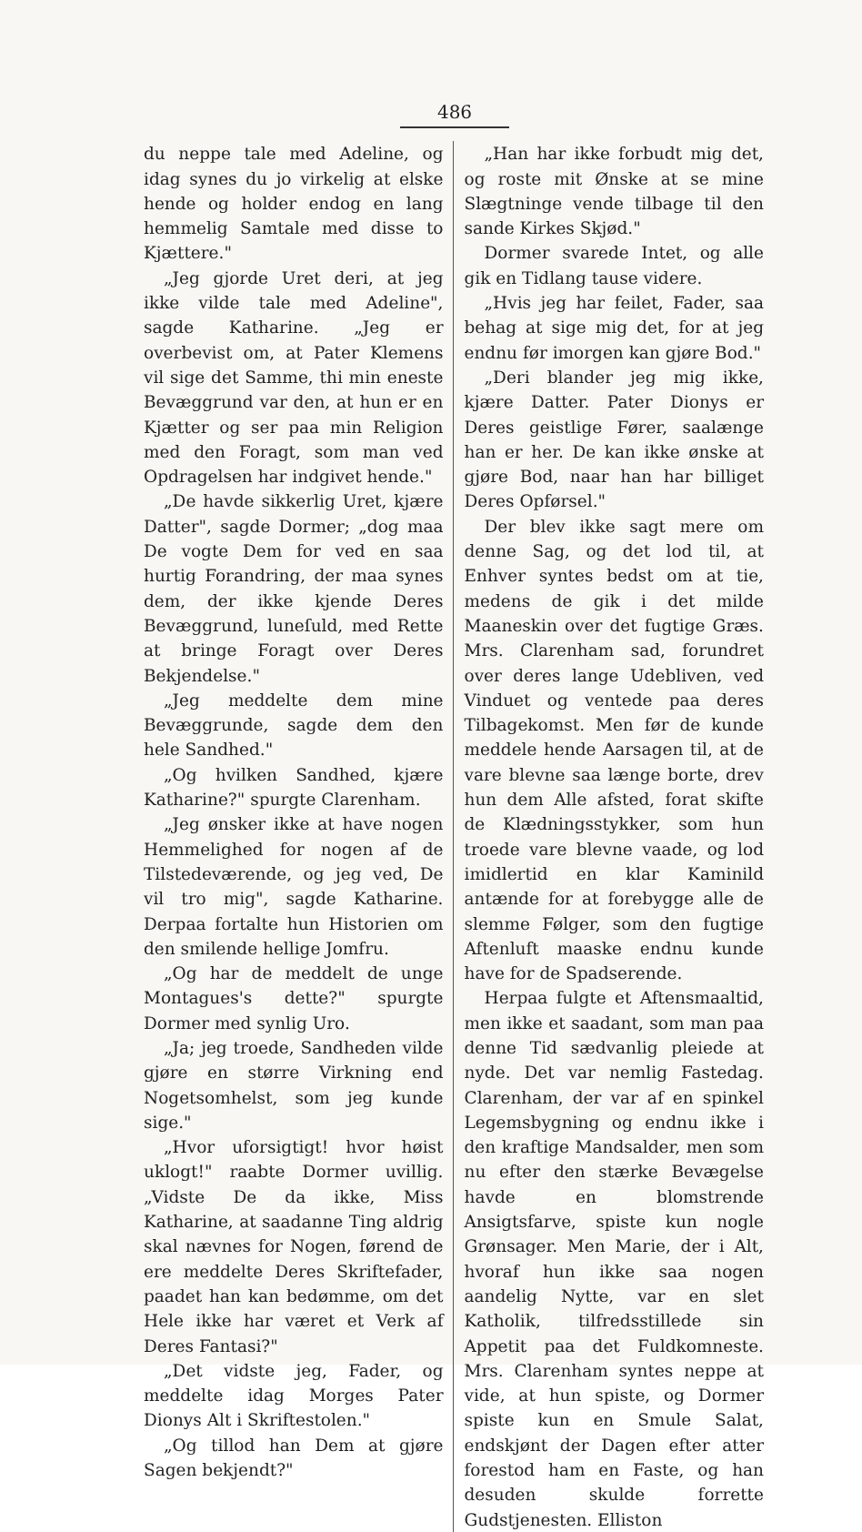486
du neppe tale med Adeline, og idag synes du jo virkelig at elske hende og holder endog en lang hemmelig Samtale med disse to Kjættere."
„Jeg gjorde Uret deri, at jeg ikke vilde tale med Adeline", sagde Katharine. „Jeg er overbevist om, at Pater Klemens vil sige det Samme, thi min eneste Bevæggrund var den, at hun er en Kjætter og ser paa min Religion med den Foragt, som man ved Opdragelsen har indgivet hende."
„De havde sikkerlig Uret, kjære Datter", sagde Dormer; „dog maa De vogte Dem for ved en saa hurtig Forandring, der maa synes dem, der ikke kjende Deres Bevæggrund, luneſuld, med Rette at bringe Foragt over Deres Bekjendelse."
„Jeg meddelte dem mine Bevæggrunde, sagde dem den hele Sandhed."
„Og hvilken Sandhed, kjære Katharine?" spurgte Clarenham.
„Jeg ønsker ikke at have nogen Hemmelighed for nogen af de Tilstedeværende, og jeg ved, De vil tro mig", sagde Katharine. Derpaa fortalte hun Historien om den smilende hellige Jomfru.
„Og har de meddelt de unge Montagues's dette?" spurgte Dormer med synlig Uro.
„Ja; jeg troede, Sandheden vilde gjøre en større Virkning end Nogetsomhelst, som jeg kunde sige."
„Hvor uforsigtigt! hvor høist uklogt!" raabte Dormer uvillig. „Vidste De da ikke, Miss Katharine, at saadanne Ting aldrig skal nævnes for Nogen, førend de ere meddelte Deres Skriftefader, paadet han kan bedømme, om det Hele ikke har været et Verk af Deres Fantasi?"
„Det vidste jeg, Fader, og meddelte idag Morges Pater Dionys Alt i Skriftestolen."
„Og tillod han Dem at gjøre Sagen bekjendt?"
„Han har ikke forbudt mig det, og roste mit Ønske at se mine Slægtninge vende tilbage til den sande Kirkes Skjød."
Dormer svarede Intet, og alle gik en Tidlang tause videre.
„Hvis jeg har feilet, Fader, saa behag at sige mig det, for at jeg endnu før imorgen kan gjøre Bod."
„Deri blander jeg mig ikke, kjære Datter. Pater Dionys er Deres geistlige Fører, saalænge han er her. De kan ikke ønske at gjøre Bod, naar han har billiget Deres Opførsel."
Der blev ikke sagt mere om denne Sag, og det lod til, at Enhver syntes bedst om at tie, medens de gik i det milde Maaneskin over det fugtige Græs. Mrs. Clarenham sad, forundret over deres lange Udebliven, ved Vinduet og ventede paa deres Tilbagekomst. Men før de kunde meddele hende Aarsagen til, at de vare blevne saa længe borte, drev hun dem Alle afsted, forat skifte de Klædningsstykker, som hun troede vare blevne vaade, og lod imidlertid en klar Kaminild antænde for at forebygge alle de slemme Følger, som den fugtige Aftenluft maaske endnu kunde have for de Spadserende.
Herpaa fulgte et Aftensmaaltid, men ikke et saadant, som man paa denne Tid sædvanlig pleiede at nyde. Det var nemlig Fastedag. Clarenham, der var af en spinkel Legemsbygning og endnu ikke i den kraftige Mandsalder, men som nu efter den stærke Bevægelse havde en blomstrende Ansigtsfarve, spiste kun nogle Grønsager. Men Marie, der i Alt, hvoraf hun ikke saa nogen aandelig Nytte, var en slet Katholik, tilfredsstillede sin Appetit paa det Fuldkomneste. Mrs. Clarenham syntes neppe at vide, at hun spiste, og Dormer spiste kun en Smule Salat, endskjønt der Dagen efter atter forestod ham en Faste, og han desuden skulde forrette Gudstjenesten. Elliston